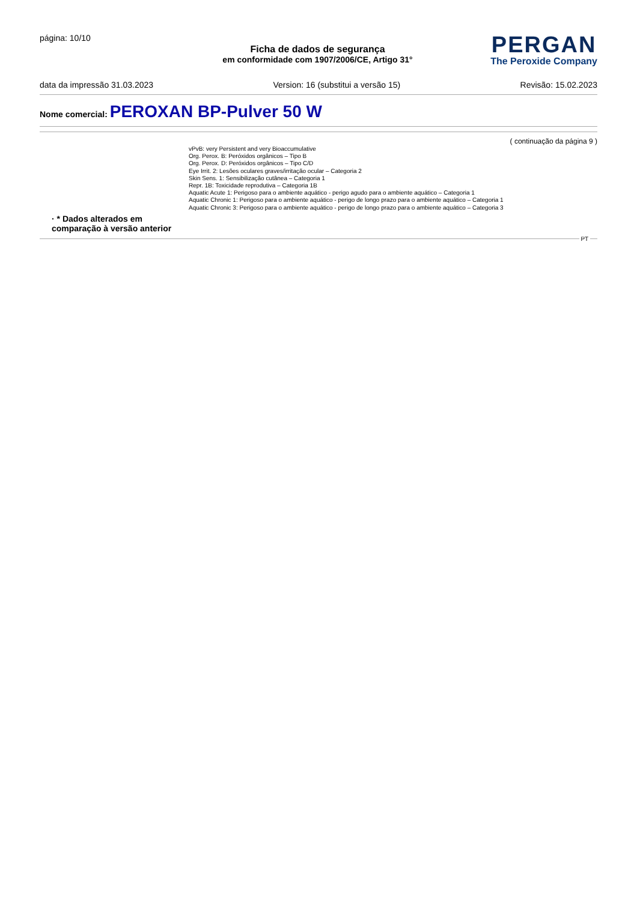página: 10/10
Ficha de dados de segurança
em conformidade com 1907/2006/CE, Artigo 31°
PERGAN
The Peroxide Company
data da impressão 31.03.2023 Version: 16 (substitui a versão 15) Revisão: 15.02.2023
Nome comercial: PEROXAN BP-Pulver 50 W
( continuação da página 9 )
vPvB: very Persistent and very Bioaccumulative
Org. Perox. B: Peróxidos orgânicos – Tipo B
Org. Perox. D: Peróxidos orgânicos – Tipo C/D
Eye Irrit. 2: Lesões oculares graves/irritação ocular – Categoria 2
Skin Sens. 1: Sensibilização cutânea – Categoria 1
Repr. 1B: Toxicidade reprodutiva – Categoria 1B
Aquatic Acute 1: Perigoso para o ambiente aquático - perigo agudo para o ambiente aquático – Categoria 1
Aquatic Chronic 1: Perigoso para o ambiente aquático - perigo de longo prazo para o ambiente aquático – Categoria 1
Aquatic Chronic 3: Perigoso para o ambiente aquático - perigo de longo prazo para o ambiente aquático – Categoria 3
· * Dados alterados em comparação à versão anterior
PT